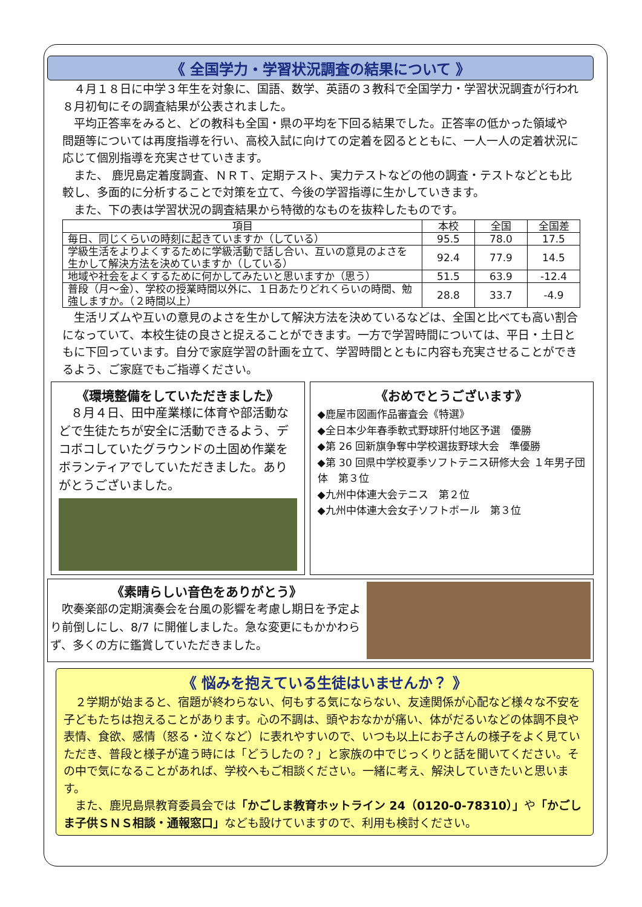《 全国学力・学習状況調査の結果について 》
４月１８日に中学３年生を対象に、国語、数学、英語の３教科で全国学力・学習状況調査が行われ８月初旬にその調査結果が公表されました。
平均正答率をみると、どの教科も全国・県の平均を下回る結果でした。正答率の低かった領域や問題等については再度指導を行い、高校入試に向けての定着を図るとともに、一人一人の定着状況に応じて個別指導を充実させていきます。
また、 鹿児島定着度調査、ＮＲＴ、定期テスト、実力テストなどの他の調査・テストなどとも比較し、多面的に分析することで対策を立て、今後の学習指導に生かしていきます。
また、下の表は学習状況の調査結果から特徴的なものを抜粋したものです。
| 項目 | 本校 | 全国 | 全国差 |
| --- | --- | --- | --- |
| 毎日、同じくらいの時刻に起きていますか（している） | 95.5 | 78.0 | 17.5 |
| 学級生活をよりよくするために学級活動で話し合い、互いの意見のよさを生かして解決方法を決めていますか（している） | 92.4 | 77.9 | 14.5 |
| 地域や社会をよくするために何かしてみたいと思いますか（思う） | 51.5 | 63.9 | -12.4 |
| 普段（月～金）、学校の授業時間以外に、１日あたりどれくらいの時間、勉強しますか。（２時間以上） | 28.8 | 33.7 | -4.9 |
生活リズムや互いの意見のよさを生かして解決方法を決めているなどは、全国と比べても高い割合になっていて、本校生徒の良さと捉えることができます。一方で学習時間については、平日・土日ともに下回っています。自分で家庭学習の計画を立て、学習時間とともに内容も充実させることができるよう、ご家庭でもご指導ください。
《環境整備をしていただきました》
８月４日、田中産業様に体育や部活動などで生徒たちが安全に活動できるよう、デコボコしていたグラウンドの土固め作業をボランティアでしていただきました。ありがとうございました。
《おめでとうございます》
◆鹿屋市図画作品審査会《特選》
◆全日本少年春季軟式野球肝付地区予選　優勝
◆第 26 回新旗争奪中学校選抜野球大会　準優勝
◆第 30 回県中学校夏季ソフトテニス研修大会 １年男子団体　第３位
◆九州中体連大会テニス　第２位
◆九州中体連大会女子ソフトボール　第３位
《素晴らしい音色をありがとう》
吹奏楽部の定期演奏会を台風の影響を考慮し期日を予定より前倒しにし、8/7 に開催しました。急な変更にもかかわらず、多くの方に鑑賞していただきました。
《 悩みを抱えている生徒はいませんか？ 》
２学期が始まると、宿題が終わらない、何もする気にならない、友達関係が心配など様々な不安を子どもたちは抱えることがあります。心の不調は、頭やおなかが痛い、体がだるいなどの体調不良や表情、食欲、感情（怒る・泣くなど）に表れやすいので、いつも以上にお子さんの様子をよく見ていただき、普段と様子が違う時には「どうしたの？」と家族の中でじっくりと話を聞いてください。その中で気になることがあれば、学校へもご相談ください。一緒に考え、解決していきたいと思います。
また、鹿児島県教育委員会では「かごしま教育ホットライン 24（0120-0-78310）」や「かごしま子供ＳＮＳ相談・通報窓口」なども設けていますので、利用も検討ください。